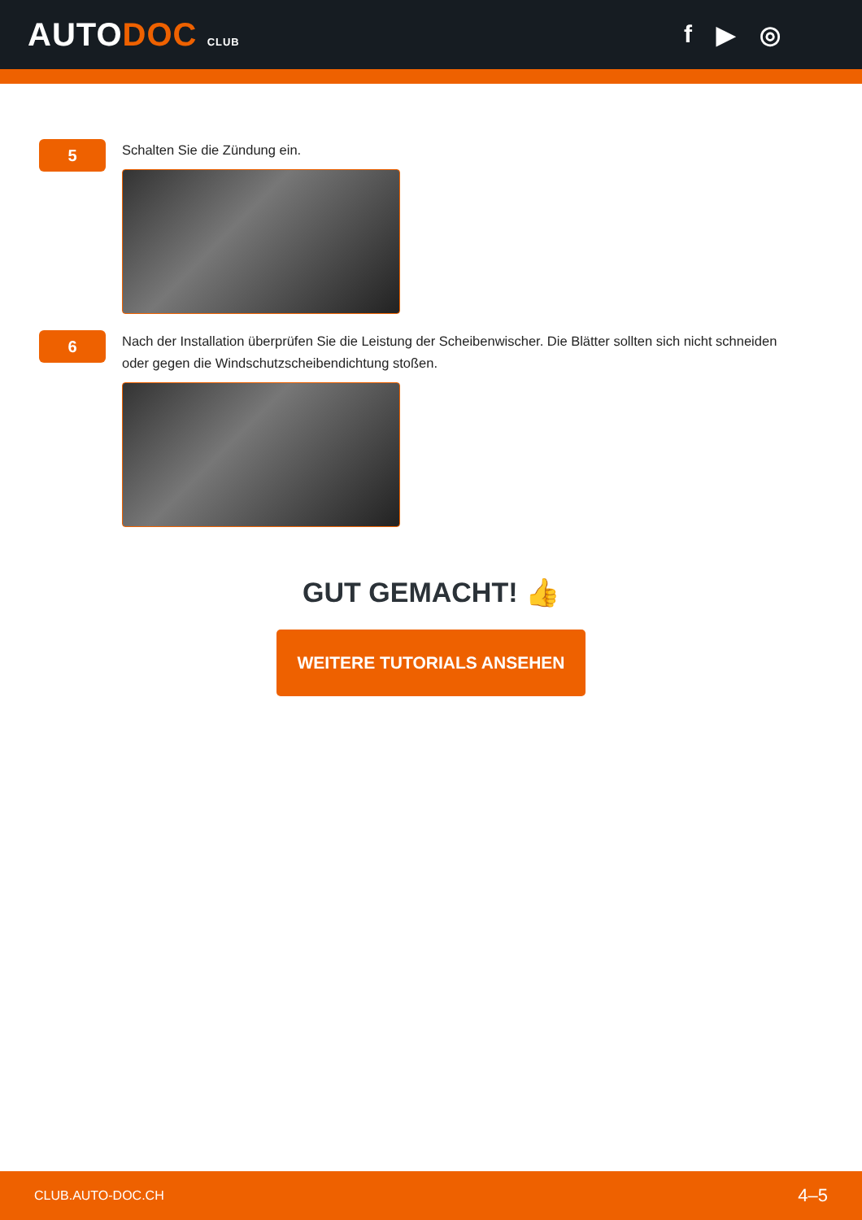AUTODOC CLUB
f ▶ ◎
5
Schalten Sie die Zündung ein.
6
Nach der Installation überprüfen Sie die Leistung der Scheibenwischer. Die Blätter sollten sich nicht schneiden oder gegen die Windschutzscheibendichtung stoßen.
GUT GEMACHT! 👍
WEITERE TUTORIALS ANSEHEN
CLUB.AUTO-DOC.CH 4–5